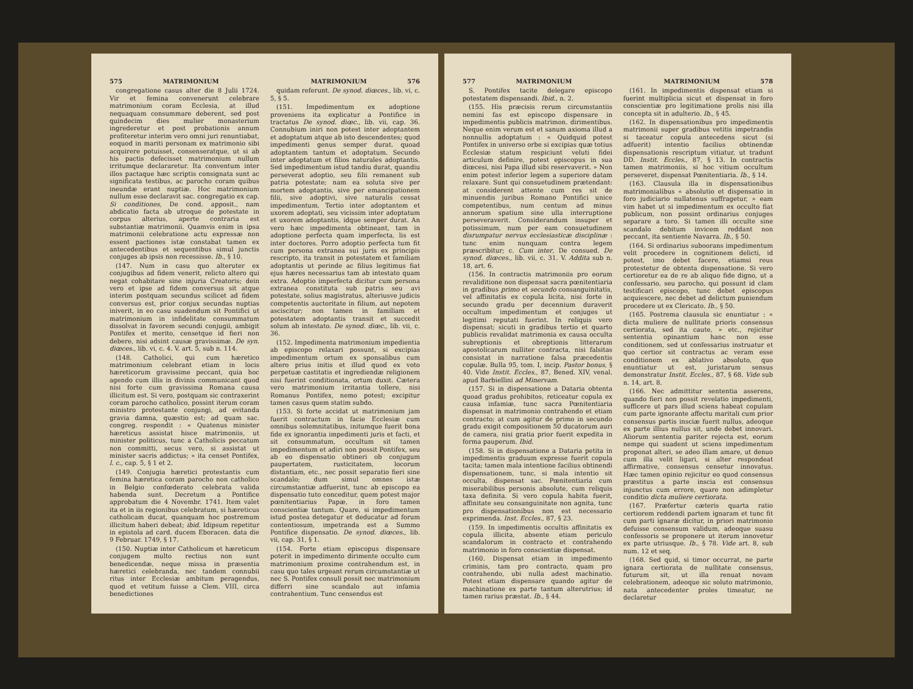575 MATRIMONIUM
congregatione casus alter die 8 Julii 1724. Vir et femina convenerunt celebrare matrimonium coram Ecclesia, at illud nequaquam consummare deberent, sed post quindecim dies mulier monasterium ingrederetur et post probationis annum profiteretur interim vero omni juri renuntiabat, eoquod in mariti personam ex matrimonio sibi acquirere potuisset, consenseratque, ut si ab his pactis defecisset matrimonium nullum irritumque declararetur. Ita conventum inter illos pactaque hæc scriptis consignata sunt ac significata testibus, ac parocho coram quibus ineundæ erant nuptiæ. Hoc matrimonium nullum esse declaravit sac. congregatio ex cap. Si conditiones, De cond. apposit., nam abdicatio facta ab utroque de potestate in corpus alterius, aperte contraria est substantiæ matrimonii. Quamvis enim in ipsa matrimonii celebratione actu expressæ non essent pactiones istæ constabat tamen ex antecedentibus et sequentibus simul junctis conjuges ab ipsis non recessisse. Ib., § 10.
(147. Num in casu quo alteruter ex conjugibus ad fidem venerit, relicto altero qui negat cohabitare sine injuria Creatoris; dein vero et ipse ad fidem conversus sit atque interim postquam secundus scilicet ad fidem conversus est, prior conjux secundas nuptias iniverit, in eo casu suadendum sit Pontifici ut matrimonium in infidelitate consummatum dissolvat in favorem secundi conjugii, ambigit Pontifex et merito, censetque id fieri non debere, nisi adsint causæ gravissimæ. De syn. diœces., lib. vi, c. 4. V. art. 5, sub n. 114.
(148. Catholici, qui cum hæretico matrimonium celebrant etiam in locis hæreticorum gravissime peccant, quia hoc agendo cum illis in divinis communicant quod nisi forte cum gravissima Romana causa illicitum est. Si vero, postquam sic contraxerint coram parocho catholico, possint iterum coram ministro protestante conjungi, ad evitanda gravia damna, quæstio est; ad quam sac. congreg. respondit : « Quatenus minister hæreticus assistat hisce matrimoniis, ut minister politicus, tunc a Catholicis peccatum non committi, secus vero, si assistat ut minister sacris addictus; » ita censet Pontifex, l. c., cap. 5, § 1 et 2.
(149. Conjugia hæretici protestantis cum femina hæretica coram parocho non catholico in Belgio confœderato celebrata valida habenda sunt. Decretum a Pontifice approbatum die 4 Novembr. 1741. Item valet ita et in iis regionibus celebratum, si hæreticus catholicam ducat, quanquam hoc postremum illicitum haberi debeat; ibid. Idipsum repetitur in epistola ad card. ducem Eboracen. data die 9 Februar. 1749, § 17.
(150. Nuptiæ inter Catholicum et hæreticum conjugem multo rectius non sunt benedicendæ, neque missa in præsentia hæretici celebranda, nec tandem connubii ritus inter Ecclesiæ ambitum peragendus, quod et vetitum fuisse a Clem. VIII, circa benedictiones
MATRIMONIUM 576
quidam referunt. De synod. diœces., lib. vi, c. 5, § 5.
(151. Impedimentum ex adoptione proveniens ita explicatur a Pontifice in tractatus De synod. diœc., lib. vii, cap. 36. Connubium iniri non potest inter adoptantem et adoptatum atque ab isto descendentes; quod impedimenti genus semper durat. quoad adoptantem tantum et adoptatum. Secundo inter adoptatum et filios naturales adoptantis. Sed impedimentum istud tandiu durat, quandiu perseverat adoptio, seu filii remanent sub patria potestate; nam ea soluta sive per mortem adoptantis, sive per emancipationem filii, sive adoptivi, sive naturalis cessat impedimentum. Tertio inter adoptantem et uxorem adoptati, seu vicissim inter adoptatum et uxorem adoptantis, idque semper durat. An vero hæc impedimenta obtineant, tam in adoptione perfecta quam imperfecta, lis est inter doctores. Porro adoptio perfecta tum fit cum persona extranea sui juris ex principis rescripto, ita transit in potestatem et familiam adoptantis ut perinde ac filius legitimus fiat ejus hæres necessarius tam ab intestato quam extra. Adoptio imperfecta dicitur cum persona extranea constituta sub patris seu avi potestate, solius magistratus, alteriusve judicis competentis auctoritate in filium, aut nepotem asciscitur; non tamen in familiam et potestatem adoptantis transit et succedit solum ab intestato. De synod. diœc., lib. vii, c. 36.
(152. Impedimenta matrimonium impedientia ab episcopo relaxari possunt, si excipias impedimentum ortum ex sponsalibus cum altero prius initis et illud quod ex voto perpetuæ castitatis et ingrediendæ religionem nisi fuerint conditionata, ortum duxit. Cætera vero matrimonium irritantia tollere, nisi Romanus Pontifex, nemo potest; excipitur tamen casus quem statim subdo.
(153. Si forte accidat ut matrimonium jam fuerit contractum in facie Ecclesiæ cum omnibus solemnitatibus, initumque fuerit bona fide ex ignorantia impedimenti juris et facti, et sit consummatum, occultum sit tamen impedimentum et adiri non possit Pontifex, seu ab eo dispensatio obtineri ob conjugum paupertatem, rusticitatem, locorum distantiam, etc., nec possit separatio fieri sine scandalo; dum simul omnes istæ circumstantiæ adfuerint, tunc ab episcopo ea dispensatio tuto conceditur, quem potest major pœnitentiarius Papæ, in foro tamen conscientiæ tantum. Quare, si impedimentum istud postea detegatur et deducatur ad forum contentiosum, impetranda est a Summo Pontifice dispensatio. De synod. diœces., lib. vii, cap. 31, § 1.
(154. Forte etiam episcopus dispensare poterit in impedimento dirimente occulto cum matrimonium proxime contrahendum est, in casu quo tales urgeant rerum circumstantiæ ut nec S. Pontifex consuli possit nec matrimonium differri sine scandalo aut infamia contrahentium. Tunc censendus est
577 MATRIMONIUM
S. Pontifex tacite delegare episcopo potestatem dispensandi. Ibid., n. 2.
(155. His præcisis rerum circumstantiis nemini fas est episcopo dispensare in impedimentis publicis matrimon. dirimentibus. Neque enim verum est et sanum axioma illud a nonnullis adoptatum : « Quidquid potest Pontifex in universo orbe si excipias quæ totius Ecclesiæ statum respiciunt veluti fidei articulum definire, potest episcopus in sua diœcesi, nisi Papa illud sibi reservaverit. » Non enim potest inferior legem a superiore datam relaxare. Sunt qui consuetudinem prætendant: at considerent attente cum res sit de minuendis juribus Romano Pontifici unice competentibus, num centum ad minus annorum spatium sine ulla interruptione perseveraverit. Considerandum insuper et potissimum, num per eam consuetudinem disrumpatur nervus ecclesiasticæ disciplinæ : tunc enim nunquam contra legem præscribitur; c. Cum inter, De consued. De synod. diœces., lib. vii, c. 31. V. Addita sub n. 18, art. 6.
(156. In contractis matrimoniis pro eorum revaliditione non dispensat sacra pœnitentiaria in gradibus primo et secundo consanguinitatis, vel affinitatis ex copula licita, nisi forte in secundo gradu per decennium duraverit occultum impedimentum et conjuges ut legitimi reputati fuerint. In reliquis vero dispensat; sicuti in gradibus tertio et quarto publicis revalidat matrimonia ex causa occulta subreptionis et obreptionis litterarum apostolicarum nulliter contracta, nisi falsitas consistat in narratione falsa præcedentis copulæ. Bulla 95, tom. I, incip. Pastor bonus, § 40. Vide Instit. Eccles., 87, Bened. XIV, venal. apud Barbiellini ad Minervam.
(157. Si in dispensatione a Dataria obtenta quoad gradus prohibitos, reticeatur copula ex causa infamiæ, tunc sacra Pœnitentiaria dispensat in matrimonio contrahendo et etiam contracto; at cum agitur de primo in secundo gradu exigit compositionem 50 ducatorum auri de camera, nisi gratia prior fuerit expedita in forma pauperum. Ibid.
(158. Si in dispensatione a Dataria petita in impedimentis graduum expresse fuerit copula tacita; tamen mala intentione facilius obtinendi dispensationem, tunc, si mala intentio sit occulta, dispensat sac. Pœnitentiaria cum miserabilibus personis absolute, cum reliquis taxa definita. Si vero copula habita fuerit, affinitate seu consanguinitate non agnita, tunc pro dispensationibus non est necessario exprimenda. Inst. Eccles., 87, § 23.
(159. In impedimentis occultis affinitatis ex copula illicita, absente etiam periculo scandalorum in contracto et contrahendo matrimonio in foro conscientiæ dispensat.
(160. Dispensat etiam in impedimento criminis, tam pro contracto, quam pro contrahendo, ubi nulla adest machinatio. Potest etiam dispensare quando agitur de machinatione ex parte tantum alterutrius; id tamen rarius præstat. Ib., § 44.
MATRIMONIUM 578
(161. In impedimentis dispensat etiam si fuerint multiplicia sicut et dispensat in foro conscientiæ pro legitimatione prolis nisi illa concepta sit in adulterio. Ib., § 45.
(162. In dispensationibus pro impedimentis matrimonii super gradibus vetitis impetrandis si taceatur copula antecedens sicut (si adfuerit) intentio facilius obtinendæ dispensationis rescriptum vitiatur, ut tradunt DD. Instit. Eccles., 87, § 13. In contractis tamen matrimoniis, si hoc vitium occultum perseveret, dispensat Pœnitentiaria. Ib., § 14.
(163. Clausula illa in dispensationibus matrimonialibus « absolutio et dispensatio in foro judiciario nullatenus suffragetur, » eam vim habet ut si impedimentum ex occulto fiat publicum, non possint ordinarius conjuges separare a toro. Si tamen illi occulte sine scandalo debitum invicem reddant non peccant, ita sentiente Navarra. Ib., § 50.
(164. Si ordinarius suboorans impedimentum velit procedere in cognitionem delicti, id potest, imo debet facere, etiamsi reus protestetur de obtenta dispensatione. Si vero certioretur ea de re ab aliquo fide digno, ut a confessario, seu parocho, qui possunt id clam testificari episcopo, tunc debet episcopus acquiescere, nec debet ad delictum puniendum procedere ut ex Clericato. Ib., § 50.
(165. Postrema clausula sic enuntiatur : « dicta muliere de nullitate prioris consensus certiorata, sed ita caute, » etc., rejicitur sententia opinantium hanc non esse conditionem, sed ut confessarius instruatur et quo certior sit contractus ac veram esse conditionem ex ablativo absoluto, quo enuntiatur ut est, juristarum sensus demonstratur Instit. Eccles., 87, § 68. Vide sub n. 14, art. 8.
(166. Nec admittitur sententia asserens, quando fieri non possit revelatio impedimenti, sufficere ut pars illud sciens habeat copulam cum parte ignorante affectu maritali cum prior consensus partis insciæ fuerit nullus, adeoque ex parte illius nullus sit, unde debet innovari. Aliorum sententia pariter rejecta est, eorum nempe qui suadent ut sciens impedimentum proponat alteri, se adeo illam amare, ut denuo cum illa velit ligari, si alter respondeat affirmative, consensus censetur innovatus. Hæc tamen opinio rejicitur eo quod consensus præstitus a parte inscia est consensus injunctus cum errore, quare non adimpletur conditio dicta muliere certiorata.
(167. Præfertur cæteris quarta ratio certiorem reddendi partem ignaram et tunc fit cum parti ignaræ dicitur, in priori matrimonio defuisse consensum validum, adeoque suasu confessoris se proponere ut iterum innovetur ex parte utriusque. Ib., § 78. Vide art. 8, sub num. 12 et seq.
(168. Sed quid, si timor occurrat, ne parte ignara certiorata de nullitate consensus, futurum sit, ut illa renuat novam celebrationem, adeoque sic soluto matrimonio, nata antecedenter proles timeatur, ne declaretur